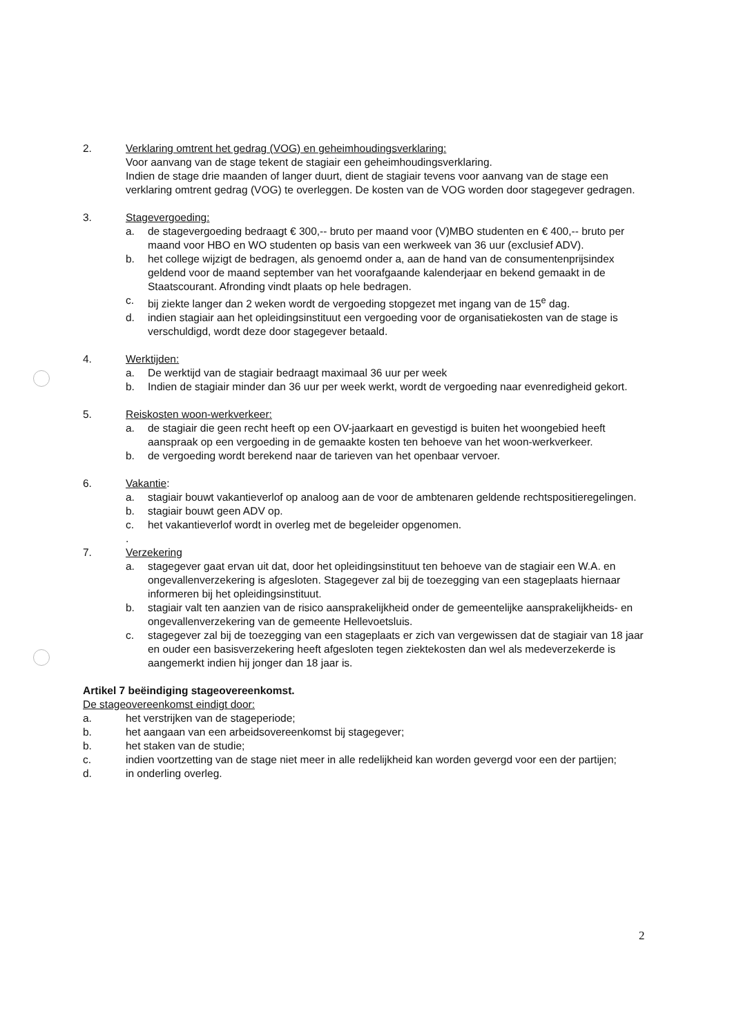2. Verklaring omtrent het gedrag (VOG) en geheimhoudingsverklaring:
Voor aanvang van de stage tekent de stagiair een geheimhoudingsverklaring.
Indien de stage drie maanden of langer duurt, dient de stagiair tevens voor aanvang van de stage een verklaring omtrent gedrag (VOG) te overleggen. De kosten van de VOG worden door stagegever gedragen.
3. Stagevergoeding:
a. de stagevergoeding bedraagt € 300,-- bruto per maand voor (V)MBO studenten en € 400,-- bruto per maand voor HBO en WO studenten op basis van een werkweek van 36 uur (exclusief ADV).
b. het college wijzigt de bedragen, als genoemd onder a, aan de hand van de consumentenprijsindex geldend voor de maand september van het voorafgaande kalenderjaar en bekend gemaakt in de Staatscourant. Afronding vindt plaats op hele bedragen.
c. bij ziekte langer dan 2 weken wordt de vergoeding stopgezet met ingang van de 15<sup>e</sup> dag.
d. indien stagiair aan het opleidingsinstituut een vergoeding voor de organisatiekosten van de stage is verschuldigd, wordt deze door stagegever betaald.
4. Werktijden:
a. De werktijd van de stagiair bedraagt maximaal 36 uur per week
b. Indien de stagiair minder dan 36 uur per week werkt, wordt de vergoeding naar evenredigheid gekort.
5. Reiskosten woon-werkverkeer:
a. de stagiair die geen recht heeft op een OV-jaarkaart en gevestigd is buiten het woongebied heeft aanspraak op een vergoeding in de gemaakte kosten ten behoeve van het woon-werkverkeer.
b. de vergoeding wordt berekend naar de tarieven van het openbaar vervoer.
6. Vakantie:
a. stagiair bouwt vakantieverlof op analoog aan de voor de ambtenaren geldende rechtspositieregelingen.
b. stagiair bouwt geen ADV op.
c. het vakantieverlof wordt in overleg met de begeleider opgenomen.
.
7. Verzekering
a. stagegever gaat ervan uit dat, door het opleidingsinstituut ten behoeve van de stagiair een W.A. en ongevallenverzekering is afgesloten. Stagegever zal bij de toezegging van een stageplaats hiernaar informeren bij het opleidingsinstituut.
b. stagiair valt ten aanzien van de risico aansprakelijkheid onder de gemeentelijke aansprakelijkheids- en ongevallenverzekering van de gemeente Hellevoetsluis.
c. stagegever zal bij de toezegging van een stageplaats er zich van vergewissen dat de stagiair van 18 jaar en ouder een basisverzekering heeft afgesloten tegen ziektekosten dan wel als medeverzekerde is aangemerkt indien hij jonger dan 18 jaar is.
Artikel 7 beëindiging stageovereenkomst.
De stageovereenkomst eindigt door:
a. het verstrijken van de stageperiode;
b. het aangaan van een arbeidsovereenkomst bij stagegever;
b. het staken van de studie;
c. indien voortzetting van de stage niet meer in alle redelijkheid kan worden gevergd voor een der partijen;
d. in onderling overleg.
2